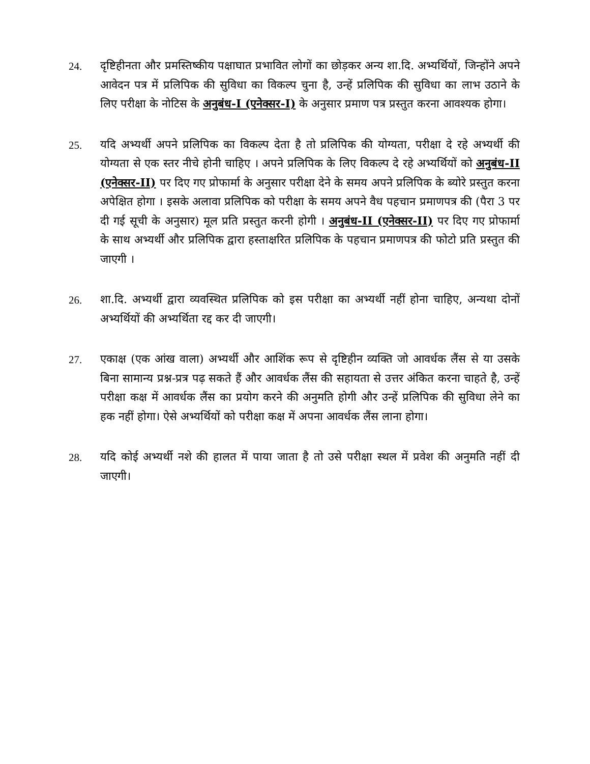24.
दृष्टिहीनता और प्रमस्तिष्कीय पक्षाघात प्रभावित लोगों का छोड़कर अन्य शा.दि. अभ्यर्थियों, जिन्होंने अपने आवेदन पत्र में प्रलिपिक की सुविधा का विकल्प चुना है, उन्हें प्रलिपिक की सुविधा का लाभ उठाने के लिए परीक्षा के नोटिस के अनुबंध-I (एनेक्सर-I) के अनुसार प्रमाण पत्र प्रस्तुत करना आवश्यक होगा।
25.
यदि अभ्यर्थी अपने प्रलिपिक का विकल्प देता है तो प्रलिपिक की योग्यता, परीक्षा दे रहे अभ्यर्थी की योग्यता से एक स्तर नीचे होनी चाहिए । अपने प्रलिपिक के लिए विकल्प दे रहे अभ्यर्थियों को अनुबंध-II (एनेक्सर-II) पर दिए गए प्रोफार्मा के अनुसार परीक्षा देने के समय अपने प्रलिपिक के ब्योरे प्रस्तुत करना अपेक्षित होगा । इसके अलावा प्रलिपिक को परीक्षा के समय अपने वैध पहचान प्रमाणपत्र की (पैरा 3 पर दी गई सूची के अनुसार) मूल प्रति प्रस्तुत करनी होगी । अनुबंध-II (एनेक्सर-II) पर दिए गए प्रोफार्मा के साथ अभ्यर्थी और प्रलिपिक द्वारा हस्ताक्षरित प्रलिपिक के पहचान प्रमाणपत्र की फोटो प्रति प्रस्तुत की जाएगी ।
26.
शा.दि. अभ्यर्थी द्वारा व्यवस्थित प्रलिपिक को इस परीक्षा का अभ्यर्थी नहीं होना चाहिए, अन्यथा दोनों अभ्यर्थियों की अभ्यर्थिता रद्द कर दी जाएगी।
27.
एकाक्ष (एक आंख वाला) अभ्यर्थी और आशिंक रूप से दृष्टिहीन व्यक्ति जो आवर्धक लैंस से या उसके बिना सामान्य प्रश्न-प्रत्र पढ़ सकते हैं और आवर्धक लैंस की सहायता से उत्तर अंकित करना चाहते है, उन्हें परीक्षा कक्ष में आवर्धक लैंस का प्रयोग करने की अनुमति होगी और उन्हें प्रलिपिक की सुविधा लेने का हक नहीं होगा। ऐसे अभ्यर्थियों को परीक्षा कक्ष में अपना आवर्धक लैंस लाना होगा।
28.
यदि कोई अभ्यर्थी नशे की हालत में पाया जाता है तो उसे परीक्षा स्थल में प्रवेश की अनुमति नहीं दी जाएगी।